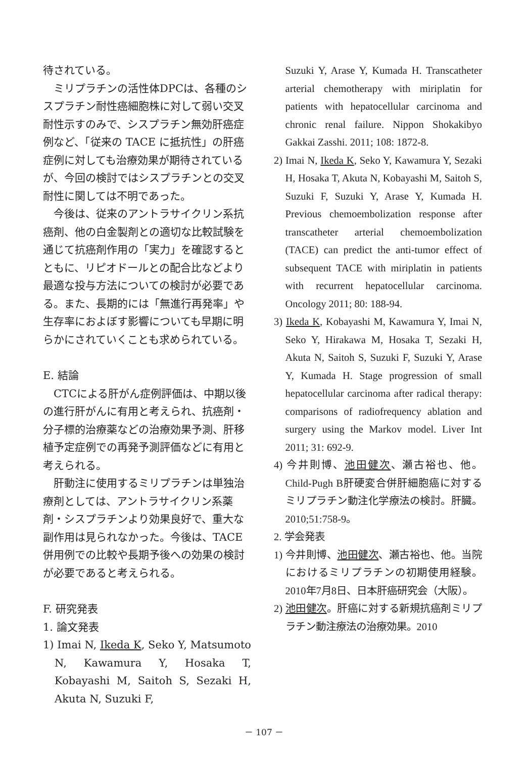待されている。
ミリプラチンの活性体DPCは、各種のシスプラチン耐性癌細胞株に対して弱い交叉耐性示すのみで、シスプラチン無効肝癌症例など、「従来の TACE に抵抗性」の肝癌症例に対しても治療効果が期待されているが、今回の検討ではシスプラチンとの交叉耐性に関しては不明であった。
今後は、従来のアントラサイクリン系抗癌剤、他の白金製剤との適切な比較試験を通じて抗癌剤作用の「実力」を確認するとともに、リピオドールとの配合比などより最適な投与方法についての検討が必要である。また、長期的には「無進行再発率」や生存率におよぼす影響についても早期に明らかにされていくことも求められている。
E. 結論
CTCによる肝がん症例評価は、中期以後の進行肝がんに有用と考えられ、抗癌剤・分子標的治療薬などの治療効果予測、肝移植予定症例での再発予測評価などに有用と考えられる。
肝動注に使用するミリプラチンは単独治療剤としては、アントラサイクリン系薬剤・シスプラチンより効果良好で、重大な副作用は見られなかった。今後は、TACE併用例での比較や長期予後への効果の検討が必要であると考えられる。
F. 研究発表
1. 論文発表
1) Imai N, Ikeda K, Seko Y, Matsumoto N, Kawamura Y, Hosaka T, Kobayashi M, Saitoh S, Sezaki H, Akuta N, Suzuki F,
Suzuki Y, Arase Y, Kumada H. Transcatheter arterial chemotherapy with miriplatin for patients with hepatocellular carcinoma and chronic renal failure. Nippon Shokakibyo Gakkai Zasshi. 2011; 108: 1872-8.
2) Imai N, Ikeda K, Seko Y, Kawamura Y, Sezaki H, Hosaka T, Akuta N, Kobayashi M, Saitoh S, Suzuki F, Suzuki Y, Arase Y, Kumada H. Previous chemoembolization response after transcatheter arterial chemoembolization (TACE) can predict the anti-tumor effect of subsequent TACE with miriplatin in patients with recurrent hepatocellular carcinoma. Oncology 2011; 80: 188-94.
3) Ikeda K, Kobayashi M, Kawamura Y, Imai N, Seko Y, Hirakawa M, Hosaka T, Sezaki H, Akuta N, Saitoh S, Suzuki F, Suzuki Y, Arase Y, Kumada H. Stage progression of small hepatocellular carcinoma after radical therapy: comparisons of radiofrequency ablation and surgery using the Markov model. Liver Int 2011; 31: 692-9.
4) 今井則博、池田健次、瀬古裕也、他。Child-Pugh B肝硬変合併肝細胞癌に対するミリプラチン動注化学療法の検討。肝臓。2010;51:758-9。
2. 学会発表
1) 今井則博、池田健次、瀬古裕也、他。当院におけるミリプラチンの初期使用経験。2010年7月8日、日本肝癌研究会（大阪）。
2) 池田健次。肝癌に対する新規抗癌剤ミリプラチン動注療法の治療効果。2010
－ 107 －